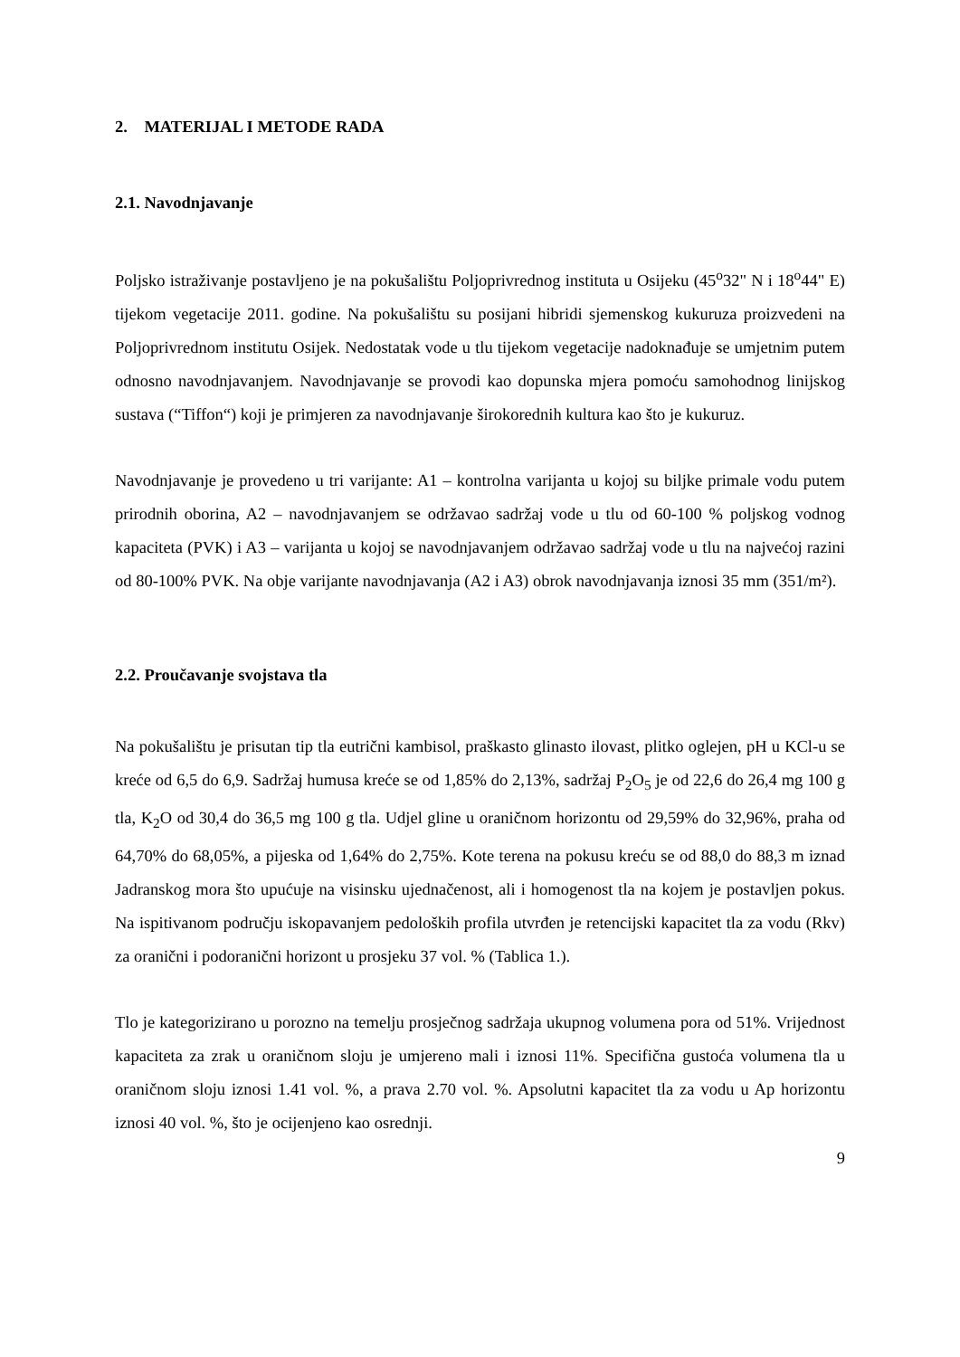2. MATERIJAL I METODE RADA
2.1. Navodnjavanje
Poljsko istraživanje postavljeno je na pokušalištu Poljoprivrednog instituta u Osijeku (45<sup>o</sup>32" N i 18<sup>o</sup>44" E) tijekom vegetacije 2011. godine. Na pokušalištu su posijani hibridi sjemenskog kukuruza proizvedeni na Poljoprivrednom institutu Osijek. Nedostatak vode u tlu tijekom vegetacije nadoknađuje se umjetnim putem odnosno navodnjavanjem. Navodnjavanje se provodi kao dopunska mjera pomoću samohodnog linijskog sustava (“Tiffon“) koji je primjeren za navodnjavanje širokorednih kultura kao što je kukuruz.
Navodnjavanje je provedeno u tri varijante: A1 – kontrolna varijanta u kojoj su biljke primale vodu putem prirodnih oborina, A2 – navodnjavanjem se održavao sadržaj vode u tlu od 60-100 % poljskog vodnog kapaciteta (PVK) i A3 – varijanta u kojoj se navodnjavanjem održavao sadržaj vode u tlu na najvećoj razini od 80-100% PVK. Na obje varijante navodnjavanja (A2 i A3) obrok navodnjavanja iznosi 35 mm (351/m²).
2.2. Proučavanje svojstava tla
Na pokušalištu je prisutan tip tla eutrični kambisol, praškasto glinasto ilovast, plitko oglejen, pH u KCl-u se kreće od 6,5 do 6,9. Sadržaj humusa kreće se od 1,85% do 2,13%, sadržaj P<sub>2</sub>O<sub>5</sub> je od 22,6 do 26,4 mg 100 g tla, K<sub>2</sub>O od 30,4 do 36,5 mg 100 g tla. Udjel gline u oraničnom horizontu od 29,59% do 32,96%, praha od 64,70% do 68,05%, a pijeska od 1,64% do 2,75%. Kote terena na pokusu kreću se od 88,0 do 88,3 m iznad Jadranskog mora što upućuje na visinsku ujednačenost, ali i homogenost tla na kojem je postavljen pokus. Na ispitivanom području iskopavanjem pedoloških profila utvrđen je retencijski kapacitet tla za vodu (Rkv) za oranični i podoranični horizont u prosjeku 37 vol. % (Tablica 1.).
Tlo je kategorizirano u porozno na temelju prosječnog sadržaja ukupnog volumena pora od 51%. Vrijednost kapaciteta za zrak u oraničnom sloju je umjereno mali i iznosi 11%. Specifična gustoća volumena tla u oraničnom sloju iznosi 1.41 vol. %, a prava 2.70 vol. %. Apsolutni kapacitet tla za vodu u Ap horizontu iznosi 40 vol. %, što je ocijenjeno kao osrednji.
9